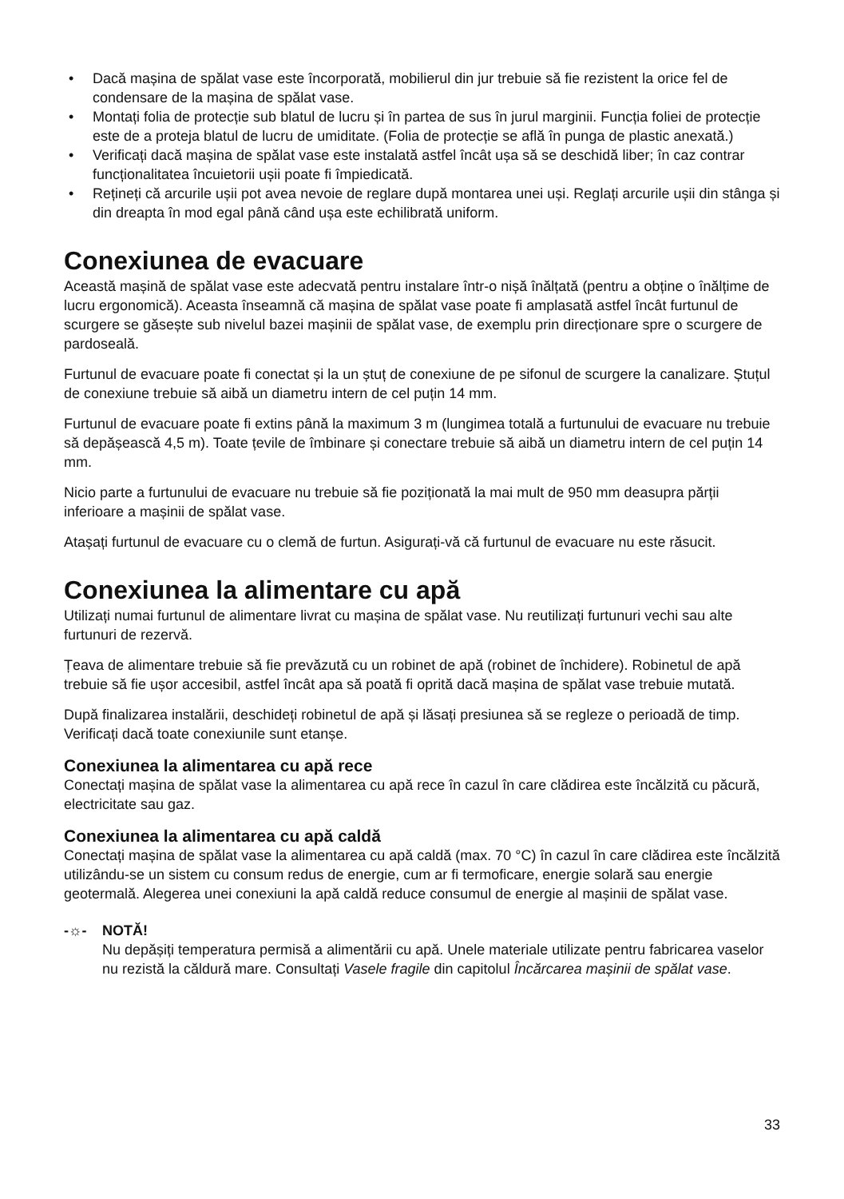• Dacă mașina de spălat vase este încorporată, mobilierul din jur trebuie să fie rezistent la orice fel de condensare de la mașina de spălat vase.
• Montați folia de protecție sub blatul de lucru și în partea de sus în jurul marginii. Funcția foliei de protecție este de a proteja blatul de lucru de umiditate. (Folia de protecție se află în punga de plastic anexată.)
• Verificați dacă mașina de spălat vase este instalată astfel încât ușa să se deschidă liber; în caz contrar funcționalitatea încuietorii ușii poate fi împiedicată.
• Rețineți că arcurile ușii pot avea nevoie de reglare după montarea unei uși. Reglați arcurile ușii din stânga și din dreapta în mod egal până când ușa este echilibrată uniform.
Conexiunea de evacuare
Această mașină de spălat vase este adecvată pentru instalare într-o nișă înălțată (pentru a obține o înălțime de lucru ergonomică). Aceasta înseamnă că mașina de spălat vase poate fi amplasată astfel încât furtunul de scurgere se găsește sub nivelul bazei mașinii de spălat vase, de exemplu prin direcționare spre o scurgere de pardoseală.
Furtunul de evacuare poate fi conectat și la un ștuț de conexiune de pe sifonul de scurgere la canalizare. Ștuțul de conexiune trebuie să aibă un diametru intern de cel puțin 14 mm.
Furtunul de evacuare poate fi extins până la maximum 3 m (lungimea totală a furtunului de evacuare nu trebuie să depășească 4,5 m). Toate țevile de îmbinare și conectare trebuie să aibă un diametru intern de cel puțin 14 mm.
Nicio parte a furtunului de evacuare nu trebuie să fie poziționată la mai mult de 950 mm deasupra părții inferioare a mașinii de spălat vase.
Atașați furtunul de evacuare cu o clemă de furtun. Asigurați-vă că furtunul de evacuare nu este răsucit.
Conexiunea la alimentare cu apă
Utilizați numai furtunul de alimentare livrat cu mașina de spălat vase. Nu reutilizați furtunuri vechi sau alte furtunuri de rezervă.
Țeava de alimentare trebuie să fie prevăzută cu un robinet de apă (robinet de închidere). Robinetul de apă trebuie să fie ușor accesibil, astfel încât apa să poată fi oprită dacă mașina de spălat vase trebuie mutată.
După finalizarea instalării, deschideți robinetul de apă și lăsați presiunea să se regleze o perioadă de timp. Verificați dacă toate conexiunile sunt etanșe.
Conexiunea la alimentarea cu apă rece
Conectați mașina de spălat vase la alimentarea cu apă rece în cazul în care clădirea este încălzită cu păcură, electricitate sau gaz.
Conexiunea la alimentarea cu apă caldă
Conectați mașina de spălat vase la alimentarea cu apă caldă (max. 70 °C) în cazul în care clădirea este încălzită utilizându-se un sistem cu consum redus de energie, cum ar fi termoficare, energie solară sau energie geotermală. Alegerea unei conexiuni la apă caldă reduce consumul de energie al mașinii de spălat vase.
-☼- NOTĂ!
Nu depășiți temperatura permisă a alimentării cu apă. Unele materiale utilizate pentru fabricarea vaselor nu rezistă la căldură mare. Consultați Vasele fragile din capitolul Încărcarea mașinii de spălat vase.
33